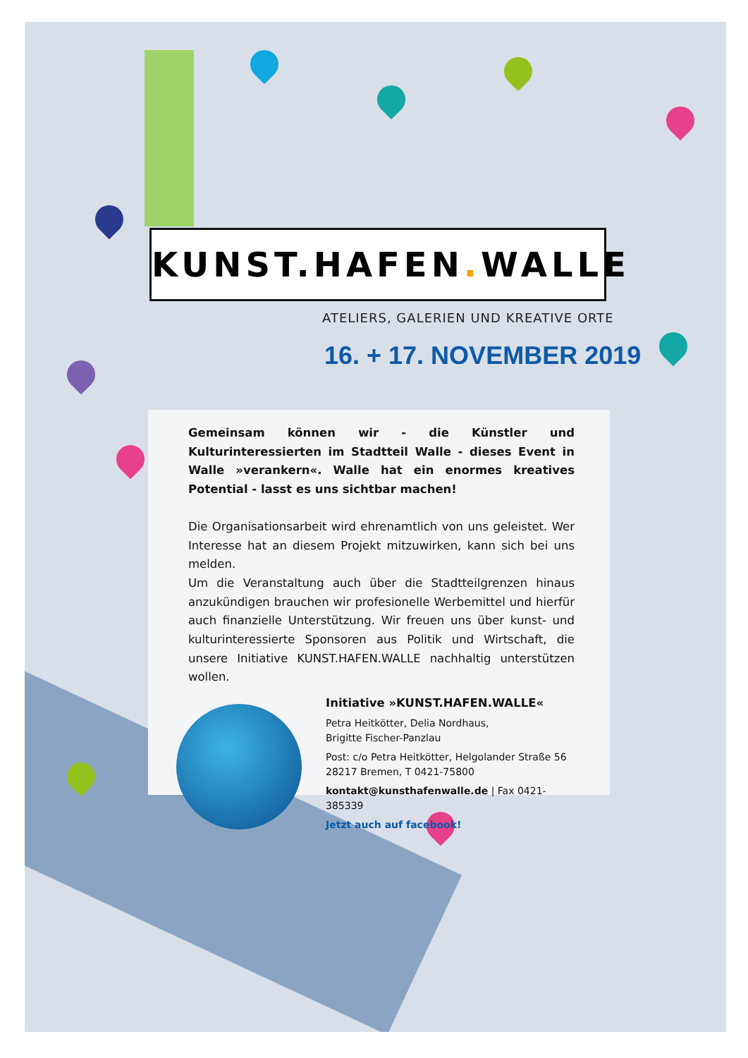KUNST.HAFEN. WALLE
ATELIERS, GALERIEN UND KREATIVE ORTE
16. + 17. NOVEMBER 2019
Gemeinsam können wir - die Künstler und Kulturinteressierten im Stadtteil Walle - dieses Event in Walle »verankern«. Walle hat ein enormes kreatives Potential - lasst es uns sichtbar machen!
Die Organisationsarbeit wird ehrenamtlich von uns geleistet. Wer Interesse hat an diesem Projekt mitzuwirken, kann sich bei uns melden.
Um die Veranstaltung auch über die Stadtteilgrenzen hinaus anzukündigen brauchen wir profesionelle Werbemittel und hierfür auch finanzielle Unterstützung. Wir freuen uns über kunst- und kulturinteressierte Sponsoren aus Politik und Wirtschaft, die unsere Initiative KUNST.HAFEN.WALLE nachhaltig unterstützen wollen.
Initiative »KUNST.HAFEN.WALLE«
Petra Heitkötter, Delia Nordhaus,
Brigitte Fischer-Panzlau
Post: c/o Petra Heitkötter, Helgolander Straße 56
28217 Bremen, T 0421-75800
kontakt@kunsthafenwalle.de | Fax 0421-385339
Jetzt auch auf facebook!